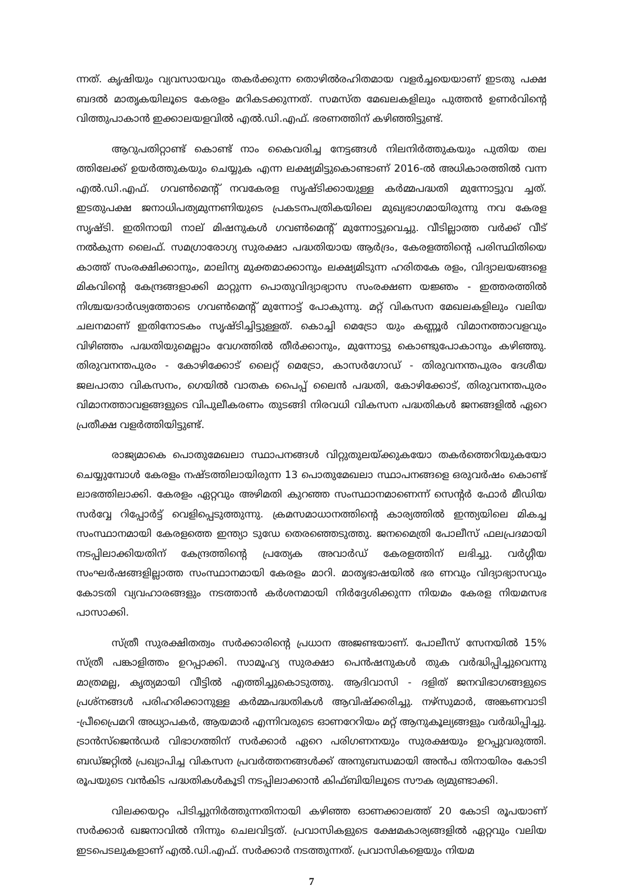ന്നത്. കൃഷിയും വ്യവസായവും തകർക്കുന്ന തൊഴിൽരഹിതമായ വളർച്ചയെയാണ് ഇടതു പക്ഷ ബദൽ മാതൃകയിലൂടെ കേരളം മറികടക്കുന്നത്. സമസ്ത മേഖലകളിലും പുത്തൻ ഉണർവിന്റെ വിത്തുപാകാൻ ഇക്കാലയളവിൽ എൽ.ഡി.എഫ്. ഭരണത്തിന് കഴിഞ്ഞിട്ടുണ്ട്.
ആറുപതിറ്റാണ്ട് കൊണ്ട് നാം കൈവരിച്ച നേട്ടങ്ങൾ നിലനിർത്തുകയും പുതിയ തല ത്തിലേക്ക് ഉയർത്തുകയും ചെയ്യുക എന്ന ലക്ഷ്യമിട്ടുകൊണ്ടാണ് 2016-ൽ അധികാരത്തിൽ വന്ന എൽ.ഡി.എഫ്. ഗവൺമെന്റ് നവകേരള സൃഷ്ടിക്കായുള്ള കർമ്മപദ്ധതി മുന്നോട്ടുവ ച്ചത്. ഇടതുപക്ഷ ജനാധിപത്യമുന്നണിയുടെ പ്രകടനപത്രികയിലെ മുഖ്യഭാഗമായിരുന്നു നവ കേരള സൃഷ്ടി. ഇതിനായി നാല് മിഷനുകൾ ഗവൺമെന്റ് മുന്നോട്ടുവെച്ചു. വീടില്ലാത്ത വർക്ക് വീട് നൽകുന്ന ലൈഫ്. സമഗ്രാരോഗ്യ സുരക്ഷാ പദ്ധതിയായ ആർദ്രം, കേരളത്തിന്റെ പരിസ്ഥിതിയെ കാത്ത് സംരക്ഷിക്കാനും, മാലിന്യ മുക്തമാക്കാനും ലക്ഷ്യമിടുന്ന ഹരിതകേ രളം, വിദ്യാലയങ്ങളെ മികവിന്റെ കേന്ദ്രങ്ങളാക്കി മാറ്റുന്ന പൊതുവിദ്യാഭ്യാസ സംരക്ഷണ യജ്ഞം - ഇത്തരത്തിൽ നിശ്ചയദാർഢ്യത്തോടെ ഗവൺമെന്റ് മുന്നോട്ട് പോകുന്നു. മറ്റ് വികസന മേഖലകളിലും വലിയ ചലനമാണ് ഇതിനോടകം സൃഷ്ടിച്ചിട്ടുള്ളത്. കൊച്ചി മെട്രോ യും കണ്ണൂർ വിമാനത്താവളവും വിഴിഞ്ഞം പദ്ധതിയുമെല്ലാം വേഗത്തിൽ തീർക്കാനും, മുന്നോട്ടു കൊണ്ടുപോകാനും കഴിഞ്ഞു. തിരുവനന്തപുരം - കോഴിക്കോട് ലൈറ്റ് മെട്രോ, കാസർഗോഡ് - തിരുവനന്തപുരം ദേശീയ ജലപാതാ വികസനം, ഗെയിൽ വാതക പൈപ്പ് ലൈൻ പദ്ധതി, കോഴിക്കോട്, തിരുവനന്തപുരം വിമാനത്താവളങ്ങളുടെ വിപുലീകരണം തുടങ്ങി നിരവധി വികസന പദ്ധതികൾ ജനങ്ങളിൽ ഏറെ പ്രതീക്ഷ വളർത്തിയിട്ടുണ്ട്.
രാജ്യമാകെ പൊതുമേഖലാ സ്ഥാപനങ്ങൾ വിറ്റുതുലയ്ക്കുകയോ തകർത്തെറിയുകയോ ചെയ്യുമ്പോൾ കേരളം നഷ്ടത്തിലായിരുന്ന 13 പൊതുമേഖലാ സ്ഥാപനങ്ങളെ ഒരുവർഷം കൊണ്ട് ലാഭത്തിലാക്കി. കേരളം ഏറ്റവും അഴിമതി കുറഞ്ഞ സംസ്ഥാനമാണെന്ന് സെന്റർ ഫോർ മീഡിയ സർവ്വേ റിപ്പോർട്ട് വെളിപ്പെടുത്തുന്നു. ക്രമസമാധാനത്തിന്റെ കാര്യത്തിൽ ഇന്ത്യയിലെ മികച്ച സംസ്ഥാനമായി കേരളത്തെ ഇന്ത്യാ ടുഡേ തെരഞ്ഞെടുത്തു. ജനമൈത്രി പോലീസ് ഫലപ്രദമായി നടപ്പിലാക്കിയതിന് കേന്ദ്രത്തിന്റെ പ്രത്യേക അവാർഡ് കേരളത്തിന് ലഭിച്ചു. വർഗ്ഗീയ സംഘർഷങ്ങളില്ലാത്ത സംസ്ഥാനമായി കേരളം മാറി. മാതൃഭാഷയിൽ ഭര ണവും വിദ്യാഭ്യാസവും കോടതി വ്യവഹാരങ്ങളും നടത്താൻ കർശനമായി നിർദ്ദേശിക്കുന്ന നിയമം കേരള നിയമസഭ പാസാക്കി.
സ്ത്രീ സുരക്ഷിതത്വം സർക്കാരിന്റെ പ്രധാന അജണ്ടയാണ്. പോലീസ് സേനയിൽ 15% സ്ത്രീ പങ്കാളിത്തം ഉറപ്പാക്കി. സാമൂഹ്യ സുരക്ഷാ പെൻഷനുകൾ തുക വർദ്ധിപ്പിച്ചുവെന്നു മാത്രമല്ല, കൃത്യമായി വീട്ടിൽ എത്തിച്ചുകൊടുത്തു. ആദിവാസി - ദളിത് ജനവിഭാഗങ്ങളുടെ പ്രശ്നങ്ങൾ പരിഹരിക്കാനുള്ള കർമ്മപദ്ധതികൾ ആവിഷ്ക്കരിച്ചു. നഴ്സുമാർ, അങ്കണവാടി -പ്രീപ്രൈമറി അധ്യാപകർ, ആയമാർ എന്നിവരുടെ ഓണറേറിയം മറ്റ് ആനുകൂല്യങ്ങളും വർദ്ധിപ്പിച്ചു. ട്രാൻസ്ജെൻഡർ വിഭാഗത്തിന് സർക്കാർ ഏറെ പരിഗണനയും സുരക്ഷയും ഉറപ്പുവരുത്തി. ബഡ്ജറ്റിൽ പ്രഖ്യാപിച്ച വികസന പ്രവർത്തനങ്ങൾക്ക് അനുബന്ധമായി അൻപ തിനായിരം കോടി രൂപയുടെ വൻകിട പദ്ധതികൾകൂടി നടപ്പിലാക്കാൻ കിഫ്ബിയിലൂടെ സൗക ര്യമുണ്ടാക്കി.
വിലക്കയറ്റം പിടിച്ചുനിർത്തുന്നതിനായി കഴിഞ്ഞ ഓണക്കാലത്ത് 20 കോടി രൂപയാണ് സർക്കാർ ഖജനാവിൽ നിന്നും ചെലവിട്ടത്. പ്രവാസികളുടെ ക്ഷേമകാര്യങ്ങളിൽ ഏറ്റവും വലിയ ഇടപെടലുകളാണ് എൽ.ഡി.എഫ്. സർക്കാർ നടത്തുന്നത്. പ്രവാസികളെയും നിയമ
7